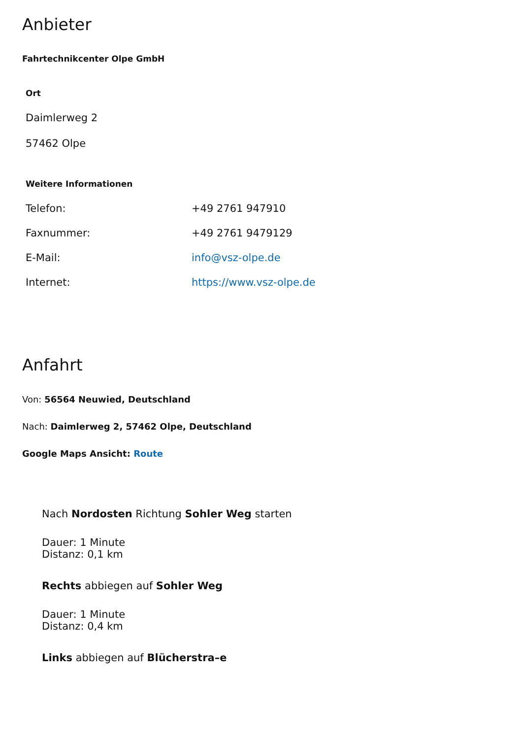Anbieter
Fahrtechnikcenter Olpe GmbH
Ort
Daimlerweg 2
57462 Olpe
Weitere Informationen
| Telefon: | +49 2761 947910 |
| Faxnummer: | +49 2761 9479129 |
| E-Mail: | info@vsz-olpe.de |
| Internet: | https://www.vsz-olpe.de |
Anfahrt
Von: 56564 Neuwied, Deutschland
Nach: Daimlerweg 2, 57462 Olpe, Deutschland
Google Maps Ansicht: Route
Nach Nordosten Richtung Sohler Weg starten
Dauer: 1 Minute
Distanz: 0,1 km
Rechts abbiegen auf Sohler Weg
Dauer: 1 Minute
Distanz: 0,4 km
Links abbiegen auf Blücherstra–e